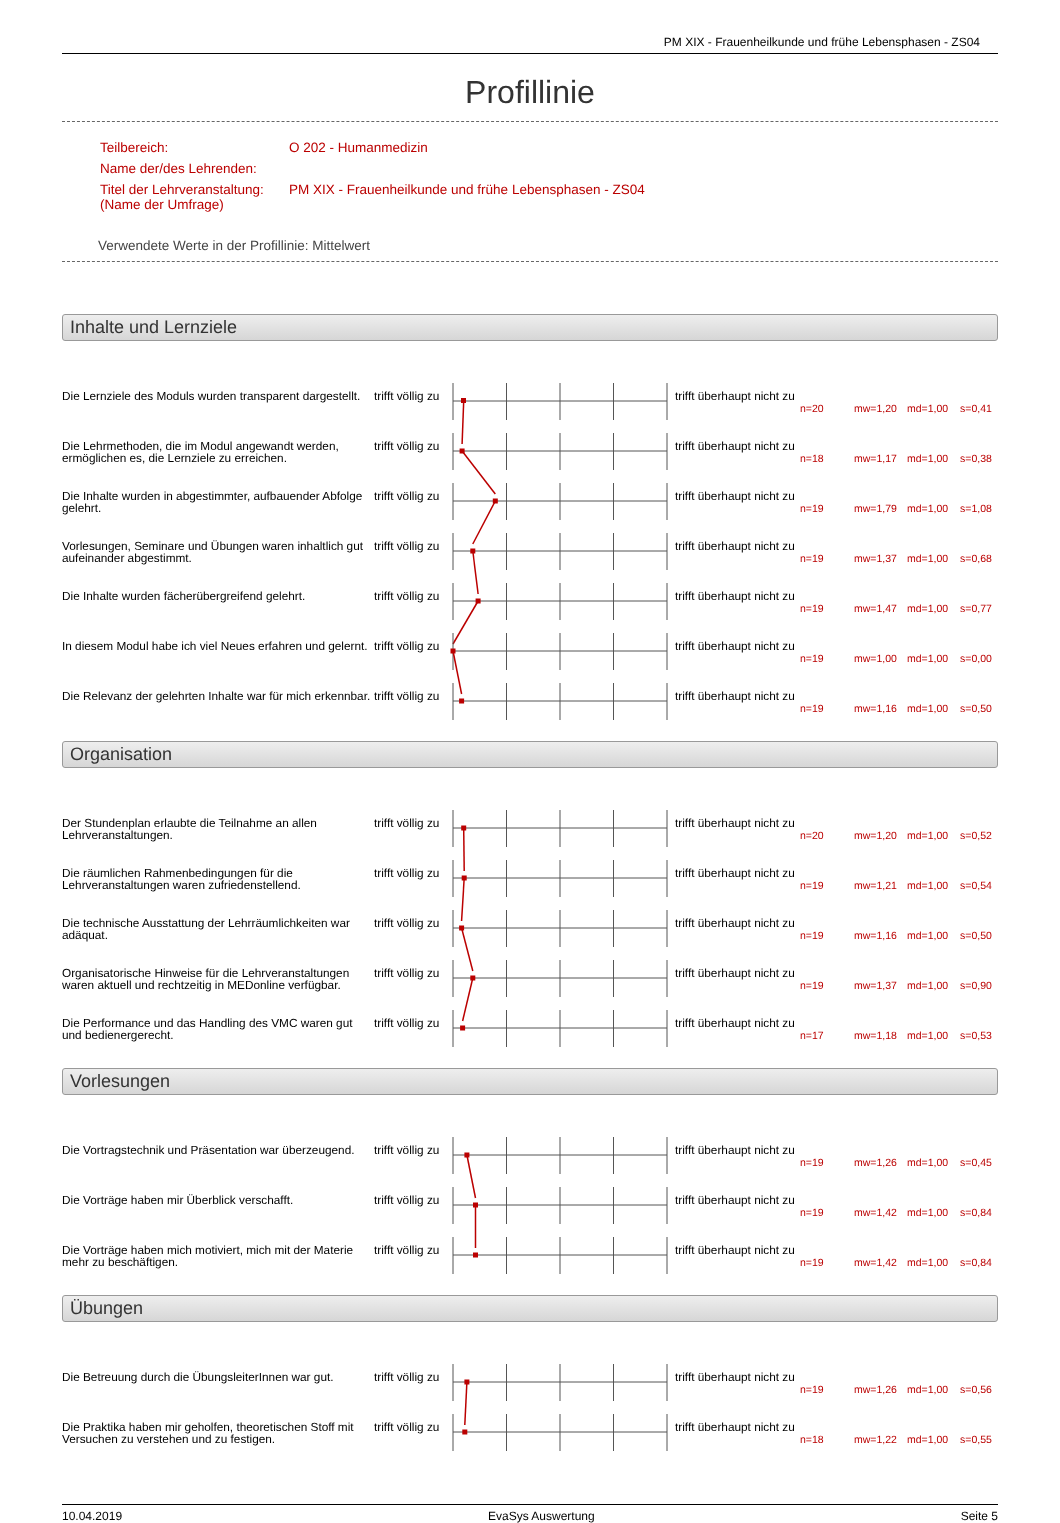PM XIX - Frauenheilkunde und frühe Lebensphasen - ZS04
Profillinie
| Teilbereich: | O 202 - Humanmedizin |
| Name der/des Lehrenden: | |
| Titel der Lehrveranstaltung: (Name der Umfrage) | PM XIX - Frauenheilkunde und frühe Lebensphasen - ZS04 |
Verwendete Werte in der Profillinie: Mittelwert
Inhalte und Lernziele
| Die Lernziele des Moduls wurden transparent dargestellt. | trifft völlig zu | | trifft überhaupt nicht zu | n=20 | mw=1,20 | md=1,00 | s=0,41 |
| Die Lehrmethoden, die im Modul angewandt werden, ermöglichen es, die Lernziele zu erreichen. | trifft völlig zu | | trifft überhaupt nicht zu | n=18 | mw=1,17 | md=1,00 | s=0,38 |
| Die Inhalte wurden in abgestimmter, aufbauender Abfolge gelehrt. | trifft völlig zu | | trifft überhaupt nicht zu | n=19 | mw=1,79 | md=1,00 | s=1,08 |
| Vorlesungen, Seminare und Übungen waren inhaltlich gut aufeinander abgestimmt. | trifft völlig zu | | trifft überhaupt nicht zu | n=19 | mw=1,37 | md=1,00 | s=0,68 |
| Die Inhalte wurden fächerübergreifend gelehrt. | trifft völlig zu | | trifft überhaupt nicht zu | n=19 | mw=1,47 | md=1,00 | s=0,77 |
| In diesem Modul habe ich viel Neues erfahren und gelernt. | trifft völlig zu | | trifft überhaupt nicht zu | n=19 | mw=1,00 | md=1,00 | s=0,00 |
| Die Relevanz der gelehrten Inhalte war für mich erkennbar. | trifft völlig zu | | trifft überhaupt nicht zu | n=19 | mw=1,16 | md=1,00 | s=0,50 |
Organisation
| Der Stundenplan erlaubte die Teilnahme an allen Lehrveranstaltungen. | trifft völlig zu | | trifft überhaupt nicht zu | n=20 | mw=1,20 | md=1,00 | s=0,52 |
| Die räumlichen Rahmenbedingungen für die Lehrveranstaltungen waren zufriedenstellend. | trifft völlig zu | | trifft überhaupt nicht zu | n=19 | mw=1,21 | md=1,00 | s=0,54 |
| Die technische Ausstattung der Lehrräumlichkeiten war adäquat. | trifft völlig zu | | trifft überhaupt nicht zu | n=19 | mw=1,16 | md=1,00 | s=0,50 |
| Organisatorische Hinweise für die Lehrveranstaltungen waren aktuell und rechtzeitig in MEDonline verfügbar. | trifft völlig zu | | trifft überhaupt nicht zu | n=19 | mw=1,37 | md=1,00 | s=0,90 |
| Die Performance und das Handling des VMC waren gut und bedienergerecht. | trifft völlig zu | | trifft überhaupt nicht zu | n=17 | mw=1,18 | md=1,00 | s=0,53 |
Vorlesungen
| Die Vortragstechnik und Präsentation war überzeugend. | trifft völlig zu | | trifft überhaupt nicht zu | n=19 | mw=1,26 | md=1,00 | s=0,45 |
| Die Vorträge haben mir Überblick verschafft. | trifft völlig zu | | trifft überhaupt nicht zu | n=19 | mw=1,42 | md=1,00 | s=0,84 |
| Die Vorträge haben mich motiviert, mich mit der Materie mehr zu beschäftigen. | trifft völlig zu | | trifft überhaupt nicht zu | n=19 | mw=1,42 | md=1,00 | s=0,84 |
Übungen
| Die Betreuung durch die ÜbungsleiterInnen war gut. | trifft völlig zu | | trifft überhaupt nicht zu | n=19 | mw=1,26 | md=1,00 | s=0,56 |
| Die Praktika haben mir geholfen, theoretischen Stoff mit Versuchen zu verstehen und zu festigen. | trifft völlig zu | | trifft überhaupt nicht zu | n=18 | mw=1,22 | md=1,00 | s=0,55 |
10.04.2019 EvaSys Auswertung Seite 5